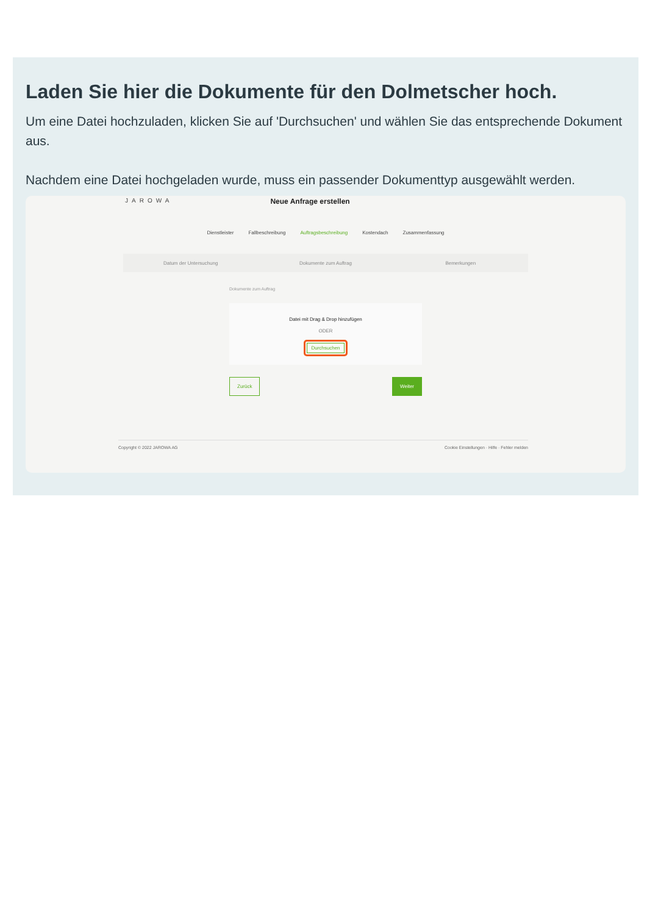Laden Sie hier die Dokumente für den Dolmetscher hoch.
Um eine Datei hochzuladen, klicken Sie auf 'Durchsuchen' und wählen Sie das entsprechende Dokument aus.
Nachdem eine Datei hochgeladen wurde, muss ein passender Dokumenttyp ausgewählt werden.
JAROWA Neue Anfrage erstellen
Dienstleister Fallbeschreibung Auftragsbeschreibung Kostendach Zusammenfassung
Datum der Untersuchung Dokumente zum Auftrag Bemerkungen
Dokumente zum Auftrag
Datei mit Drag & Drop hinzufügen
ODER
Durchsuchen
Zurück Weiter
Copyright © 2022 JAROWA AG Cookie Einstellungen · Hilfe · Fehler melden